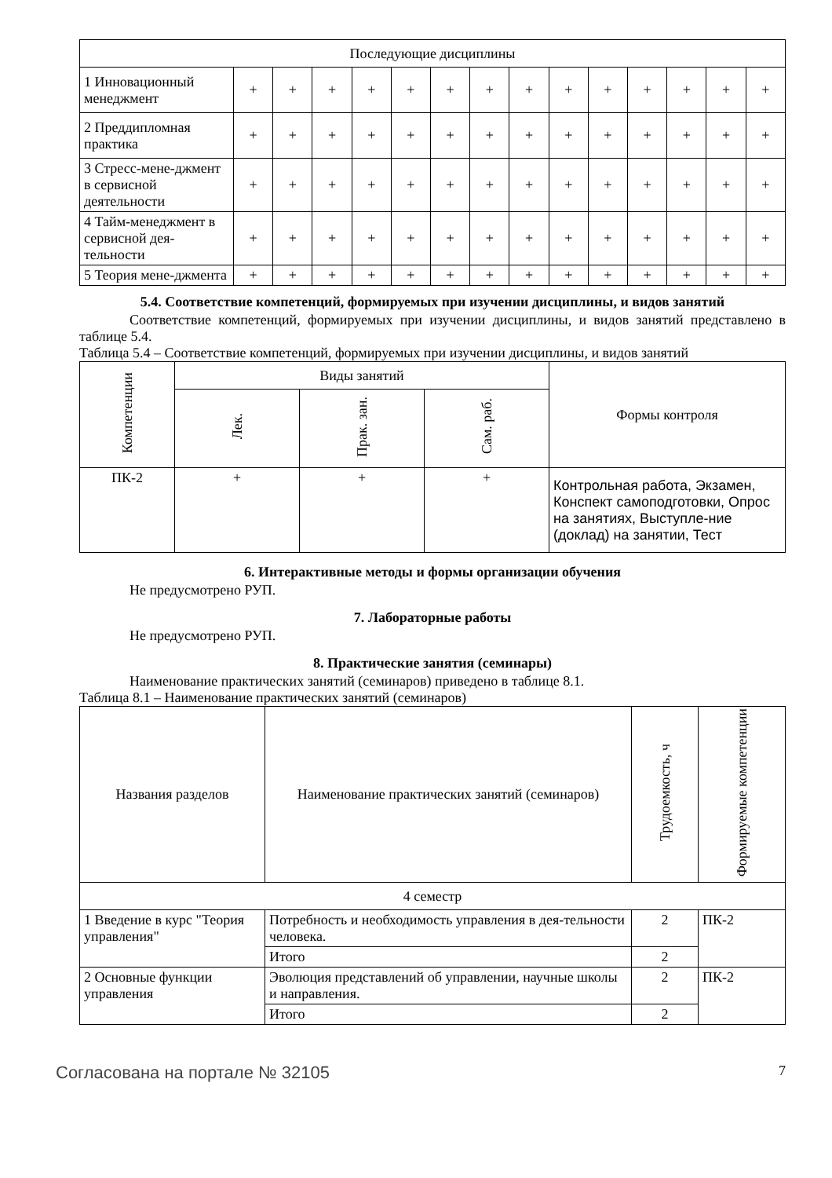| Последующие дисциплины | | | | | | | | | | | | | | |
| 1 Инновационный менеджмент | + | + | + | + | + | + | + | + | + | + | + | + | + | + |
| 2 Преддипломная практика | + | + | + | + | + | + | + | + | + | + | + | + | + | + |
| 3 Стресс-мене-джмент в сервисной деятельности | + | + | + | + | + | + | + | + | + | + | + | + | + | + |
| 4 Тайм-менеджмент в сервисной дея-тельности | + | + | + | + | + | + | + | + | + | + | + | + | + | + |
| 5 Теория мене-джмента | + | + | + | + | + | + | + | + | + | + | + | + | + | + |
5.4. Соответствие компетенций, формируемых при изучении дисциплины, и видов занятий
Соответствие компетенций, формируемых при изучении дисциплины, и видов занятий представлено в таблице 5.4.
Таблица 5.4 – Соответствие компетенций, формируемых при изучении дисциплины, и видов занятий
| Компетенции | Виды занятий | | | Формы контроля |
| --- | --- | --- | --- | --- |
| | Лек. | Прак. зан. | Сам. раб. | |
| ПК-2 | + | + | + | Контрольная работа, Экзамен, Конспект самоподготовки, Опрос на занятиях, Выступле-ние (доклад) на занятии, Тест |
6. Интерактивные методы и формы организации обучения
Не предусмотрено РУП.
7. Лабораторные работы
Не предусмотрено РУП.
8. Практические занятия (семинары)
Наименование практических занятий (семинаров) приведено в таблице 8.1.
Таблица 8.1 – Наименование практических занятий (семинаров)
| Названия разделов | Наименование практических занятий (семинаров) | Трудоемкость, ч | Формируемые компетенции |
| --- | --- | --- | --- |
| 4 семестр | | | |
| 1 Введение в курс "Теория управления" | Потребность и необходимость управления в дея-тельности человека. | 2 | ПК-2 |
| | Итого | 2 | |
| 2 Основные функции управления | Эволюция представлений об управлении, научные школы и направления. | 2 | ПК-2 |
| | Итого | 2 | |
Согласована на портале № 32105 7